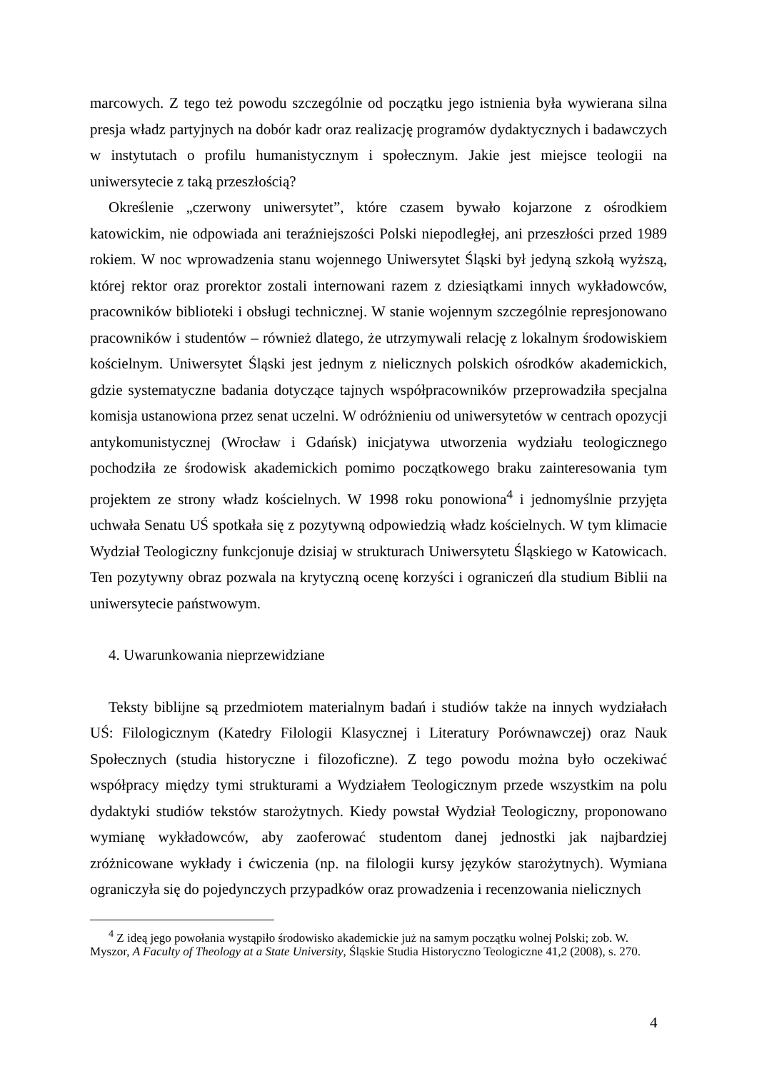marcowych. Z tego też powodu szczególnie od początku jego istnienia była wywierana silna presja władz partyjnych na dobór kadr oraz realizację programów dydaktycznych i badawczych w instytutach o profilu humanistycznym i społecznym. Jakie jest miejsce teologii na uniwersytecie z taką przeszłością?
Określenie „czerwony uniwersytet”, które czasem bywało kojarzone z ośrodkiem katowickim, nie odpowiada ani teraźniejszości Polski niepodległej, ani przeszłości przed 1989 rokiem. W noc wprowadzenia stanu wojennego Uniwersytet Śląski był jedyną szkołą wyższą, której rektor oraz prorektor zostali internowani razem z dziesiątkami innych wykładowców, pracowników biblioteki i obsługi technicznej. W stanie wojennym szczególnie represjonowano pracowników i studentów – również dlatego, że utrzymywali relację z lokalnym środowiskiem kościelnym. Uniwersytet Śląski jest jednym z nielicznych polskich ośrodków akademickich, gdzie systematyczne badania dotyczące tajnych współpracowników przeprowadziła specjalna komisja ustanowiona przez senat uczelni. W odróżnieniu od uniwersytetów w centrach opozycji antykomunistycznej (Wrocław i Gdańsk) inicjatywa utworzenia wydziału teologicznego pochodziła ze środowisk akademickich pomimo początkowego braku zainteresowania tym projektem ze strony władz kościelnych. W 1998 roku ponowiona<sup>4</sup> i jednomyślnie przyjęta uchwała Senatu UŚ spotkała się z pozytywną odpowiedzią władz kościelnych. W tym klimacie Wydział Teologiczny funkcjonuje dzisiaj w strukturach Uniwersytetu Śląskiego w Katowicach. Ten pozytywny obraz pozwala na krytyczną ocenę korzyści i ograniczeń dla studium Biblii na uniwersytecie państwowym.
4. Uwarunkowania nieprzewidziane
Teksty biblijne są przedmiotem materialnym badań i studiów także na innych wydziałach UŚ: Filologicznym (Katedry Filologii Klasycznej i Literatury Porównawczej) oraz Nauk Społecznych (studia historyczne i filozoficzne). Z tego powodu można było oczekiwać współpracy między tymi strukturami a Wydziałem Teologicznym przede wszystkim na polu dydaktyki studiów tekstów starożytnych. Kiedy powstał Wydział Teologiczny, proponowano wymianę wykładowców, aby zaoferować studentom danej jednostki jak najbardziej zróżnicowane wykłady i ćwiczenia (np. na filologii kursy języków starożytnych). Wymiana ograniczyła się do pojedynczych przypadków oraz prowadzenia i recenzowania nielicznych
<sup>4</sup> Z ideą jego powołania wystąpiło środowisko akademickie już na samym początku wolnej Polski; zob. W. Myszor, A Faculty of Theology at a State University, Śląskie Studia Historyczno Teologiczne 41,2 (2008), s. 270.
4